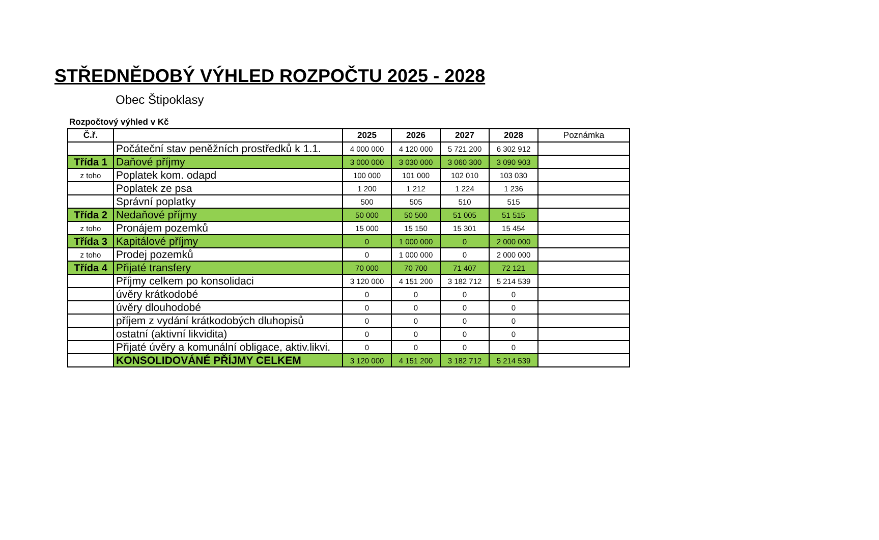STŘEDNĚDOBÝ VÝHLED ROZPOČTU 2025 - 2028
Obec Štipoklasy
Rozpočtový výhled v Kč
| Č.ř. | | 2025 | 2026 | 2027 | 2028 | Poznámka |
| --- | --- | --- | --- | --- | --- | --- |
| | Počáteční stav peněžních prostředků k 1.1. | 4 000 000 | 4 120 000 | 5 721 200 | 6 302 912 | |
| Třída 1 | Daňové příjmy | 3 000 000 | 3 030 000 | 3 060 300 | 3 090 903 | |
| z toho | Poplatek kom. odapd | 100 000 | 101 000 | 102 010 | 103 030 | |
| | Poplatek ze psa | 1 200 | 1 212 | 1 224 | 1 236 | |
| | Správní poplatky | 500 | 505 | 510 | 515 | |
| Třída 2 | Nedaňové příjmy | 50 000 | 50 500 | 51 005 | 51 515 | |
| z toho | Pronájem pozemků | 15 000 | 15 150 | 15 301 | 15 454 | |
| Třída 3 | Kapitálové příjmy | 0 | 1 000 000 | 0 | 2 000 000 | |
| z toho | Prodej pozemků | 0 | 1 000 000 | 0 | 2 000 000 | |
| Třída 4 | Přijaté transfery | 70 000 | 70 700 | 71 407 | 72 121 | |
| | Příjmy celkem po konsolidaci | 3 120 000 | 4 151 200 | 3 182 712 | 5 214 539 | |
| | úvěry krátkodobé | 0 | 0 | 0 | 0 | |
| | úvěry dlouhodobé | 0 | 0 | 0 | 0 | |
| | příjem z vydání krátkodobých dluhopisů | 0 | 0 | 0 | 0 | |
| | ostatní (aktivní likvidita) | 0 | 0 | 0 | 0 | |
| | Přijaté úvěry a komunální obligace, aktiv.likvi. | 0 | 0 | 0 | 0 | |
| | KONSOLIDOVÁNÉ PŘÍJMY CELKEM | 3 120 000 | 4 151 200 | 3 182 712 | 5 214 539 | |